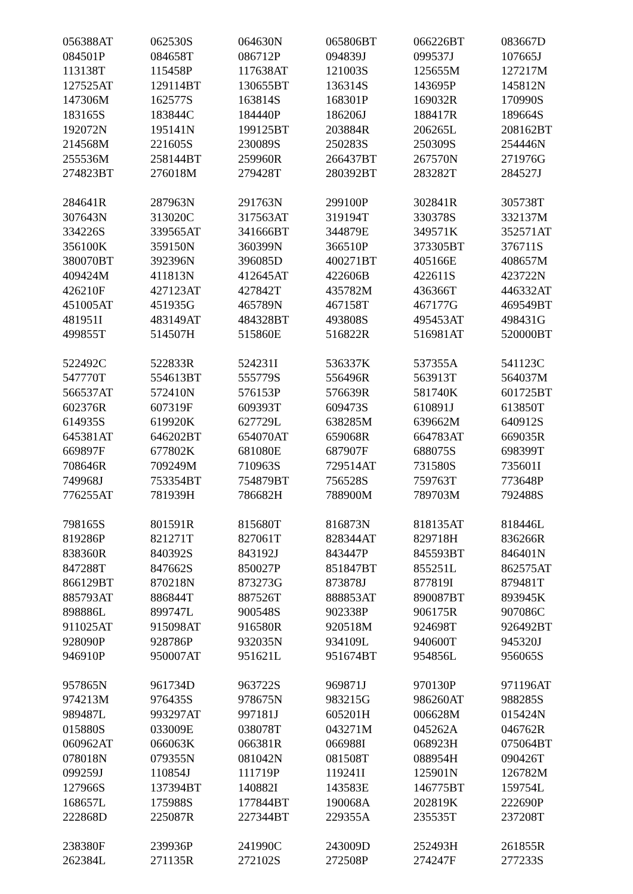| 056388AT | 062530S | 064630N | 065806BT | 066226BT | 083667D |
| 084501P | 084658T | 086712P | 094839J | 099537J | 107665J |
| 113138T | 115458P | 117638AT | 121003S | 125655M | 127217M |
| 127525AT | 129114BT | 130655BT | 136314S | 143695P | 145812N |
| 147306M | 162577S | 163814S | 168301P | 169032R | 170990S |
| 183165S | 183844C | 184440P | 186206J | 188417R | 189664S |
| 192072N | 195141N | 199125BT | 203884R | 206265L | 208162BT |
| 214568M | 221605S | 230089S | 250283S | 250309S | 254446N |
| 255536M | 258144BT | 259960R | 266437BT | 267570N | 271976G |
| 274823BT | 276018M | 279428T | 280392BT | 283282T | 284527J |
| 284641R | 287963N | 291763N | 299100P | 302841R | 305738T |
| 307643N | 313020C | 317563AT | 319194T | 330378S | 332137M |
| 334226S | 339565AT | 341666BT | 344879E | 349571K | 352571AT |
| 356100K | 359150N | 360399N | 366510P | 373305BT | 376711S |
| 380070BT | 392396N | 396085D | 400271BT | 405166E | 408657M |
| 409424M | 411813N | 412645AT | 422606B | 422611S | 423722N |
| 426210F | 427123AT | 427842T | 435782M | 436366T | 446332AT |
| 451005AT | 451935G | 465789N | 467158T | 467177G | 469549BT |
| 481951I | 483149AT | 484328BT | 493808S | 495453AT | 498431G |
| 499855T | 514507H | 515860E | 516822R | 516981AT | 520000BT |
| 522492C | 522833R | 524231I | 536337K | 537355A | 541123C |
| 547770T | 554613BT | 555779S | 556496R | 563913T | 564037M |
| 566537AT | 572410N | 576153P | 576639R | 581740K | 601725BT |
| 602376R | 607319F | 609393T | 609473S | 610891J | 613850T |
| 614935S | 619920K | 627729L | 638285M | 639662M | 640912S |
| 645381AT | 646202BT | 654070AT | 659068R | 664783AT | 669035R |
| 669897F | 677802K | 681080E | 687907F | 688075S | 698399T |
| 708646R | 709249M | 710963S | 729514AT | 731580S | 735601I |
| 749968J | 753354BT | 754879BT | 756528S | 759763T | 773648P |
| 776255AT | 781939H | 786682H | 788900M | 789703M | 792488S |
| 798165S | 801591R | 815680T | 816873N | 818135AT | 818446L |
| 819286P | 821271T | 827061T | 828344AT | 829718H | 836266R |
| 838360R | 840392S | 843192J | 843447P | 845593BT | 846401N |
| 847288T | 847662S | 850027P | 851847BT | 855251L | 862575AT |
| 866129BT | 870218N | 873273G | 873878J | 877819I | 879481T |
| 885793AT | 886844T | 887526T | 888853AT | 890087BT | 893945K |
| 898886L | 899747L | 900548S | 902338P | 906175R | 907086C |
| 911025AT | 915098AT | 916580R | 920518M | 924698T | 926492BT |
| 928090P | 928786P | 932035N | 934109L | 940600T | 945320J |
| 946910P | 950007AT | 951621L | 951674BT | 954856L | 956065S |
| 957865N | 961734D | 963722S | 969871J | 970130P | 971196AT |
| 974213M | 976435S | 978675N | 983215G | 986260AT | 988285S |
| 989487L | 993297AT | 997181J | 605201H | 006628M | 015424N |
| 015880S | 033009E | 038078T | 043271M | 045262A | 046762R |
| 060962AT | 066063K | 066381R | 066988I | 068923H | 075064BT |
| 078018N | 079355N | 081042N | 081508T | 088954H | 090426T |
| 099259J | 110854J | 111719P | 119241I | 125901N | 126782M |
| 127966S | 137394BT | 140882I | 143583E | 146775BT | 159754L |
| 168657L | 175988S | 177844BT | 190068A | 202819K | 222690P |
| 222868D | 225087R | 227344BT | 229355A | 235535T | 237208T |
| 238380F | 239936P | 241990C | 243009D | 252493H | 261855R |
| 262384L | 271135R | 272102S | 272508P | 274247F | 277233S |